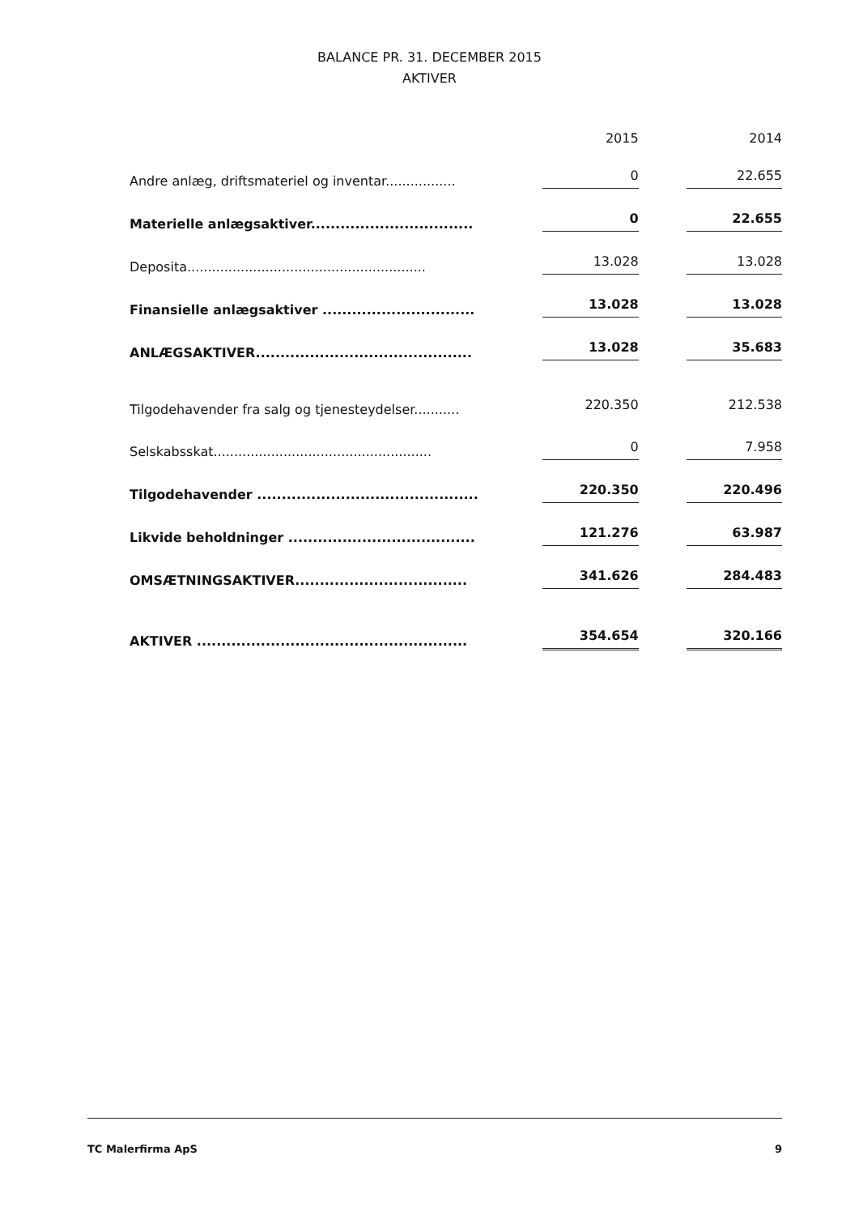BALANCE PR. 31. DECEMBER 2015
AKTIVER
| | 2015 | | 2014 |
| --- | --- | --- | --- |
| Andre anlæg, driftsmateriel og inventar................. | 0 | | 22.655 |
| Materielle anlægsaktiver................................. | 0 | | 22.655 |
| Deposita.......................................................... | 13.028 | | 13.028 |
| Finansielle anlægsaktiver ............................... | 13.028 | | 13.028 |
| ANLÆGSAKTIVER............................................ | 13.028 | | 35.683 |
| Tilgodehavender fra salg og tjenesteydelser........... | 220.350 | | 212.538 |
| Selskabsskat..................................................... | 0 | | 7.958 |
| Tilgodehavender ............................................. | 220.350 | | 220.496 |
| Likvide beholdninger ...................................... | 121.276 | | 63.987 |
| OMSÆTNINGSAKTIVER................................... | 341.626 | | 284.483 |
| AKTIVER ....................................................... | 354.654 | | 320.166 |
TC Malerfirma ApS 9